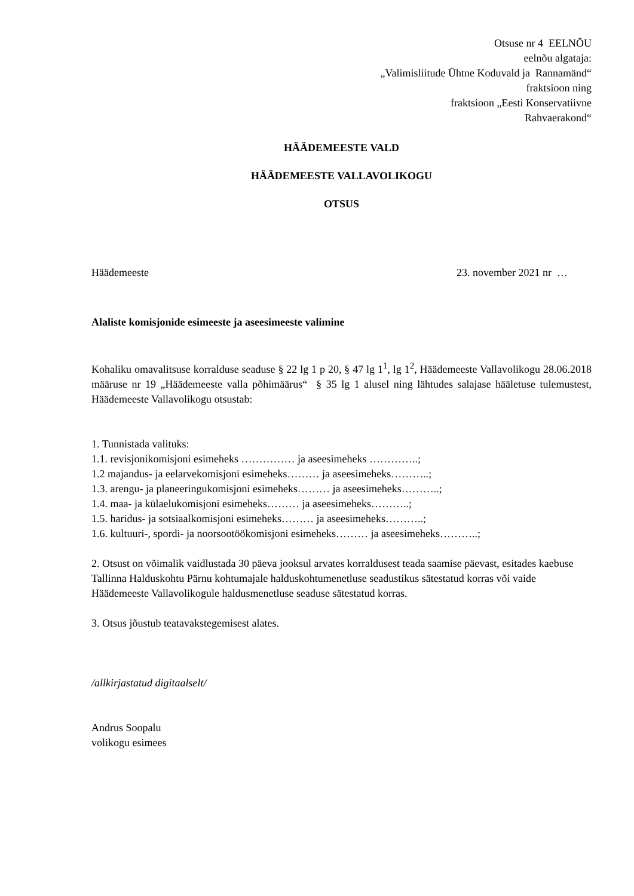Otsuse nr 4 EELNÕU
eelnõu algataja:
„Valimisliitude Ühtne Koduvald ja Rannamänd“
fraktsioon ning
fraktsioon „Eesti Konservatiivne
Rahvaerakond“
HÄÄDEMEESTE VALD
HÄÄDEMEESTE VALLAVOLIKOGU
OTSUS
Häädemeeste 23. november 2021 nr …
Alaliste komisjonide esimeeste ja aseesimeeste valimine
Kohaliku omavalitsuse korralduse seaduse § 22 lg 1 p 20, § 47 lg 1<sup>1</sup>, lg 1<sup>2</sup>, Häädemeeste Vallavolikogu 28.06.2018 määruse nr 19 „Häädemeeste valla põhimäärus“ § 35 lg 1 alusel ning lähtudes salajase hääletuse tulemustest, Häädemeeste Vallavolikogu otsustab:
1. Tunnistada valituks:
1.1. revisjonikomisjoni esimeheks …………… ja aseesimeheks …………..;
1.2 majandus- ja eelarvekomisjoni esimeheks……… ja aseesimeheks………..;
1.3. arengu- ja planeeringukomisjoni esimeheks……… ja aseesimeheks………..;
1.4. maa- ja külaelukomisjoni esimeheks……… ja aseesimeheks………..;
1.5. haridus- ja sotsiaalkomisjoni esimeheks……… ja aseesimeheks………..;
1.6. kultuuri-, spordi- ja noorsootöökomisjoni esimeheks……… ja aseesimeheks………..;
2. Otsust on võimalik vaidlustada 30 päeva jooksul arvates korraldusest teada saamise päevast, esitades kaebuse Tallinna Halduskohtu Pärnu kohtumajale halduskohtumenetluse seadustikus sätestatud korras või vaide Häädemeeste Vallavolikogule haldusmenetluse seaduse sätestatud korras.
3. Otsus jõustub teatavakstegemisest alates.
/allkirjastatud digitaalselt/
Andrus Soopalu
volikogu esimees